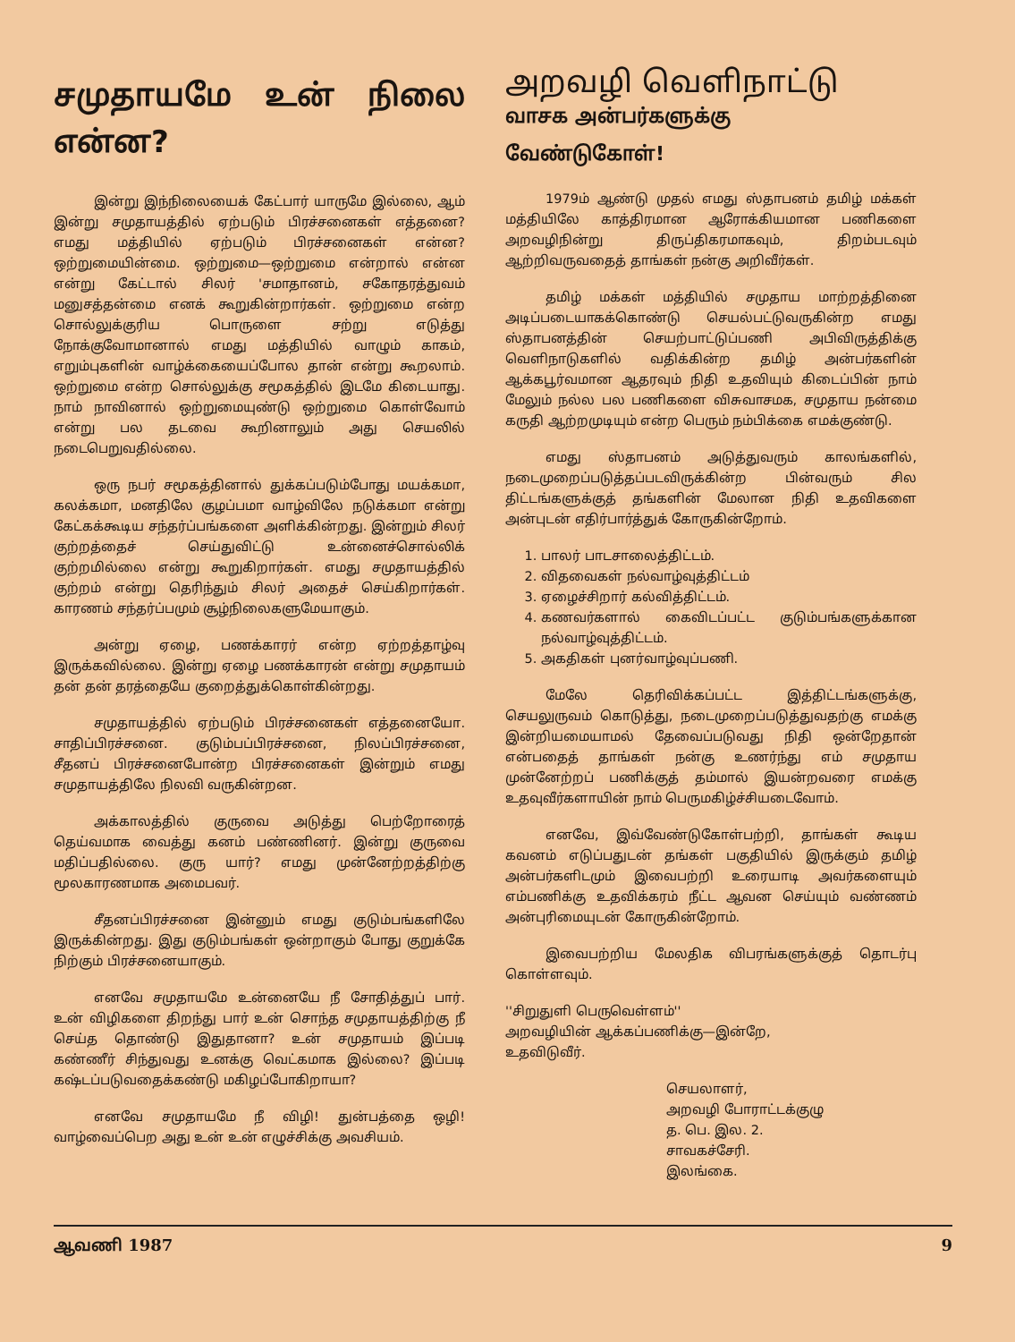சமுதாயமே உன் நிலை என்ன?
இன்று இந்நிலையைக் கேட்பார் யாருமே இல்லை, ஆம் இன்று சமுதாயத்தில் ஏற்படும் பிரச்சனைகள் எத்தனை? எமது மத்தியில் ஏற்படும் பிரச்சனைகள் என்ன? ஒற்றுமையின்மை. ஒற்றுமை—ஒற்றுமை என்றால் என்ன என்று கேட்டால் சிலர் 'சமாதானம், சகோதரத்துவம் மனுசத்தன்மை எனக் கூறுகின்றார்கள். ஒற்றுமை என்ற சொல்லுக்குரிய பொருளை சற்று எடுத்து நோக்குவோமானால் எமது மத்தியில் வாழும் காகம், எறும்புகளின் வாழ்க்கையைப்போல தான் என்று கூறலாம். ஒற்றுமை என்ற சொல்லுக்கு சமூகத்தில் இடமே கிடையாது. நாம் நாவினால் ஒற்றுமையுண்டு ஒற்றுமை கொள்வோம் என்று பல தடவை கூறினாலும் அது செயலில் நடைபெறுவதில்லை.
ஒரு நபர் சமூகத்தினால் துக்கப்படும்போது மயக்கமா, கலக்கமா, மனதிலே குழப்பமா வாழ்விலே நடுக்கமா என்று கேட்கக்கூடிய சந்தர்ப்பங்களை அளிக்கின்றது. இன்றும் சிலர் குற்றத்தைச் செய்துவிட்டு உன்னைச்சொல்லிக் குற்றமில்லை என்று கூறுகிறார்கள். எமது சமுதாயத்தில் குற்றம் என்று தெரிந்தும் சிலர் அதைச் செய்கிறார்கள். காரணம் சந்தர்ப்பமும் சூழ்நிலைகளுமேயாகும்.
அன்று ஏழை, பணக்காரர் என்ற ஏற்றத்தாழ்வு இருக்கவில்லை. இன்று ஏழை பணக்காரன் என்று சமுதாயம் தன் தன் தரத்தையே குறைத்துக்கொள்கின்றது.
சமுதாயத்தில் ஏற்படும் பிரச்சனைகள் எத்தனையோ. சாதிப்பிரச்சனை. குடும்பப்பிரச்சனை, நிலப்பிரச்சனை, சீதனப் பிரச்சனைபோன்ற பிரச்சனைகள் இன்றும் எமது சமுதாயத்திலே நிலவி வருகின்றன.
அக்காலத்தில் குருவை அடுத்து பெற்றோரைத் தெய்வமாக வைத்து கனம் பண்ணினர். இன்று குருவை மதிப்பதில்லை. குரு யார்? எமது முன்னேற்றத்திற்கு மூலகாரணமாக அமைபவர்.
சீதனப்பிரச்சனை இன்னும் எமது குடும்பங்களிலே இருக்கின்றது. இது குடும்பங்கள் ஒன்றாகும் போது குறுக்கே நிற்கும் பிரச்சனையாகும்.
எனவே சமுதாயமே உன்னையே நீ சோதித்துப் பார். உன் விழிகளை திறந்து பார் உன் சொந்த சமுதாயத்திற்கு நீ செய்த தொண்டு இதுதானா? உன் சமுதாயம் இப்படி கண்ணீர் சிந்துவது உனக்கு வெட்கமாக இல்லை? இப்படி கஷ்டப்படுவதைக்கண்டு மகிழப்போகிறாயா?
எனவே சமுதாயமே நீ விழி! துன்பத்தை ஒழி! வாழ்வைப்பெற அது உன் உன் எழுச்சிக்கு அவசியம்.
அறவழி வெளிநாட்டு
வாசக அன்பர்களுக்கு
வேண்டுகோள்!
1979ம் ஆண்டு முதல் எமது ஸ்தாபனம் தமிழ் மக்கள் மத்தியிலே காத்திரமான ஆரோக்கியமான பணிகளை அறவழிநின்று திருப்திகரமாகவும், திறம்படவும் ஆற்றிவருவதைத் தாங்கள் நன்கு அறிவீர்கள்.
தமிழ் மக்கள் மத்தியில் சமுதாய மாற்றத்தினை அடிப்படையாகக்கொண்டு செயல்பட்டுவருகின்ற எமது ஸ்தாபனத்தின் செயற்பாட்டுப்பணி அபிவிருத்திக்கு வெளிநாடுகளில் வதிக்கின்ற தமிழ் அன்பர்களின் ஆக்கபூர்வமான ஆதரவும் நிதி உதவியும் கிடைப்பின் நாம் மேலும் நல்ல பல பணிகளை விசுவாசமக, சமுதாய நன்மை கருதி ஆற்றமுடியும் என்ற பெரும் நம்பிக்கை எமக்குண்டு.
எமது ஸ்தாபனம் அடுத்துவரும் காலங்களில், நடைமுறைப்படுத்தப்படவிருக்கின்ற பின்வரும் சில திட்டங்களுக்குத் தங்களின் மேலான நிதி உதவிகளை அன்புடன் எதிர்பார்த்துக் கோருகின்றோம்.
1. பாலர் பாடசாலைத்திட்டம்.
2. விதவைகள் நல்வாழ்வுத்திட்டம்
3. ஏழைச்சிறார் கல்வித்திட்டம்.
4. கணவர்களால் கைவிடப்பட்ட குடும்பங்களுக்கான நல்வாழ்வுத்திட்டம்.
5. அகதிகள் புனர்வாழ்வுப்பணி.
மேலே தெரிவிக்கப்பட்ட இத்திட்டங்களுக்கு, செயலுருவம் கொடுத்து, நடைமுறைப்படுத்துவதற்கு எமக்கு இன்றியமையாமல் தேவைப்படுவது நிதி ஒன்றேதான் என்பதைத் தாங்கள் நன்கு உணர்ந்து எம் சமுதாய முன்னேற்றப் பணிக்குத் தம்மால் இயன்றவரை எமக்கு உதவுவீர்களாயின் நாம் பெருமகிழ்ச்சியடைவோம்.
எனவே, இவ்வேண்டுகோள்பற்றி, தாங்கள் கூடிய கவனம் எடுப்பதுடன் தங்கள் பகுதியில் இருக்கும் தமிழ் அன்பர்களிடமும் இவைபற்றி உரையாடி அவர்களையும் எம்பணிக்கு உதவிக்கரம் நீட்ட ஆவன செய்யும் வண்ணம் அன்புரிமையுடன் கோருகின்றோம்.
இவைபற்றிய மேலதிக விபரங்களுக்குத் தொடர்பு கொள்ளவும்.
''சிறுதுளி பெருவெள்ளம்''
அறவழியின் ஆக்கப்பணிக்கு—இன்றே,
உதவிடுவீர்.
செயலாளர்,
அறவழி போராட்டக்குழு
த. பெ. இல. 2.
சாவகச்சேரி.
இலங்கை.
ஆவணி 1987 9